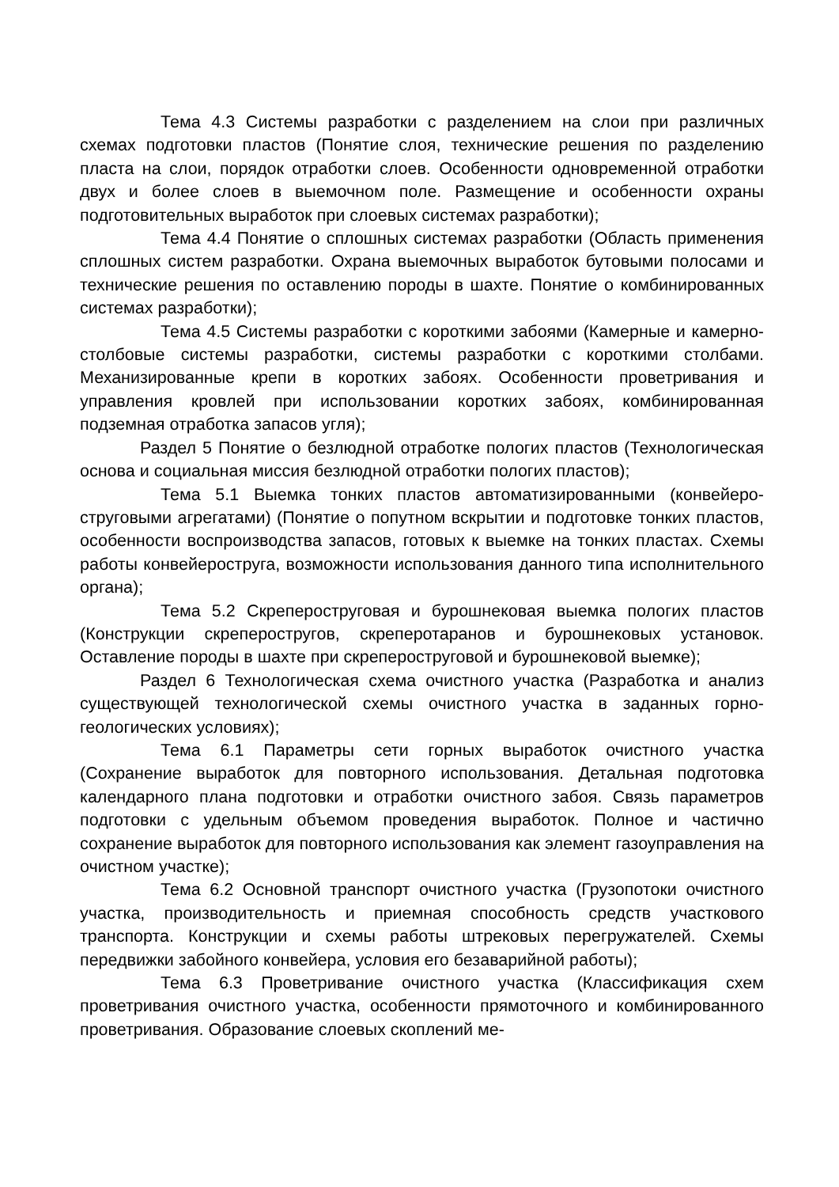Тема 4.3 Системы разработки с разделением на слои при различных схемах подготовки пластов (Понятие слоя, технические решения по разделению пласта на слои, порядок отработки слоев. Особенности одновременной отработки двух и более слоев в выемочном поле. Размещение и особенности охраны подготовительных выработок при слоевых системах разработки);
Тема 4.4 Понятие о сплошных системах разработки (Область применения сплошных систем разработки. Охрана выемочных выработок бутовыми полосами и технические решения по оставлению породы в шахте. Понятие о комбинированных системах разработки);
Тема 4.5 Системы разработки с короткими забоями (Камерные и камерно-столбовые системы разработки, системы разработки с короткими столбами. Механизированные крепи в коротких забоях. Особенности проветривания и управления кровлей при использовании коротких забоях, комбинированная подземная отработка запасов угля);
Раздел 5 Понятие о безлюдной отработке пологих пластов (Технологическая основа и социальная миссия безлюдной отработки пологих пластов);
Тема 5.1 Выемка тонких пластов автоматизированными (конвейеро-струговыми агрегатами) (Понятие о попутном вскрытии и подготовке тонких пластов, особенности воспроизводства запасов, готовых к выемке на тонких пластах. Схемы работы конвейероструга, возможности использования данного типа исполнительного органа);
Тема 5.2 Скрепероструговая и бурошнековая выемка пологих пластов (Конструкции скреперостругов, скреперотаранов и бурошнековых установок. Оставление породы в шахте при скрепероструговой и бурошнековой выемке);
Раздел 6 Технологическая схема очистного участка (Разработка и анализ существующей технологической схемы очистного участка в заданных горно-геологических условиях);
Тема 6.1 Параметры сети горных выработок очистного участка (Сохранение выработок для повторного использования. Детальная подготовка календарного плана подготовки и отработки очистного забоя. Связь параметров подготовки с удельным объемом проведения выработок. Полное и частично сохранение выработок для повторного использования как элемент газоуправления на очистном участке);
Тема 6.2 Основной транспорт очистного участка (Грузопотоки очистного участка, производительность и приемная способность средств участкового транспорта. Конструкции и схемы работы штрековых перегружателей. Схемы передвижки забойного конвейера, условия его безаварийной работы);
Тема 6.3 Проветривание очистного участка (Классификация схем проветривания очистного участка, особенности прямоточного и комбинированного проветривания. Образование слоевых скоплений ме-